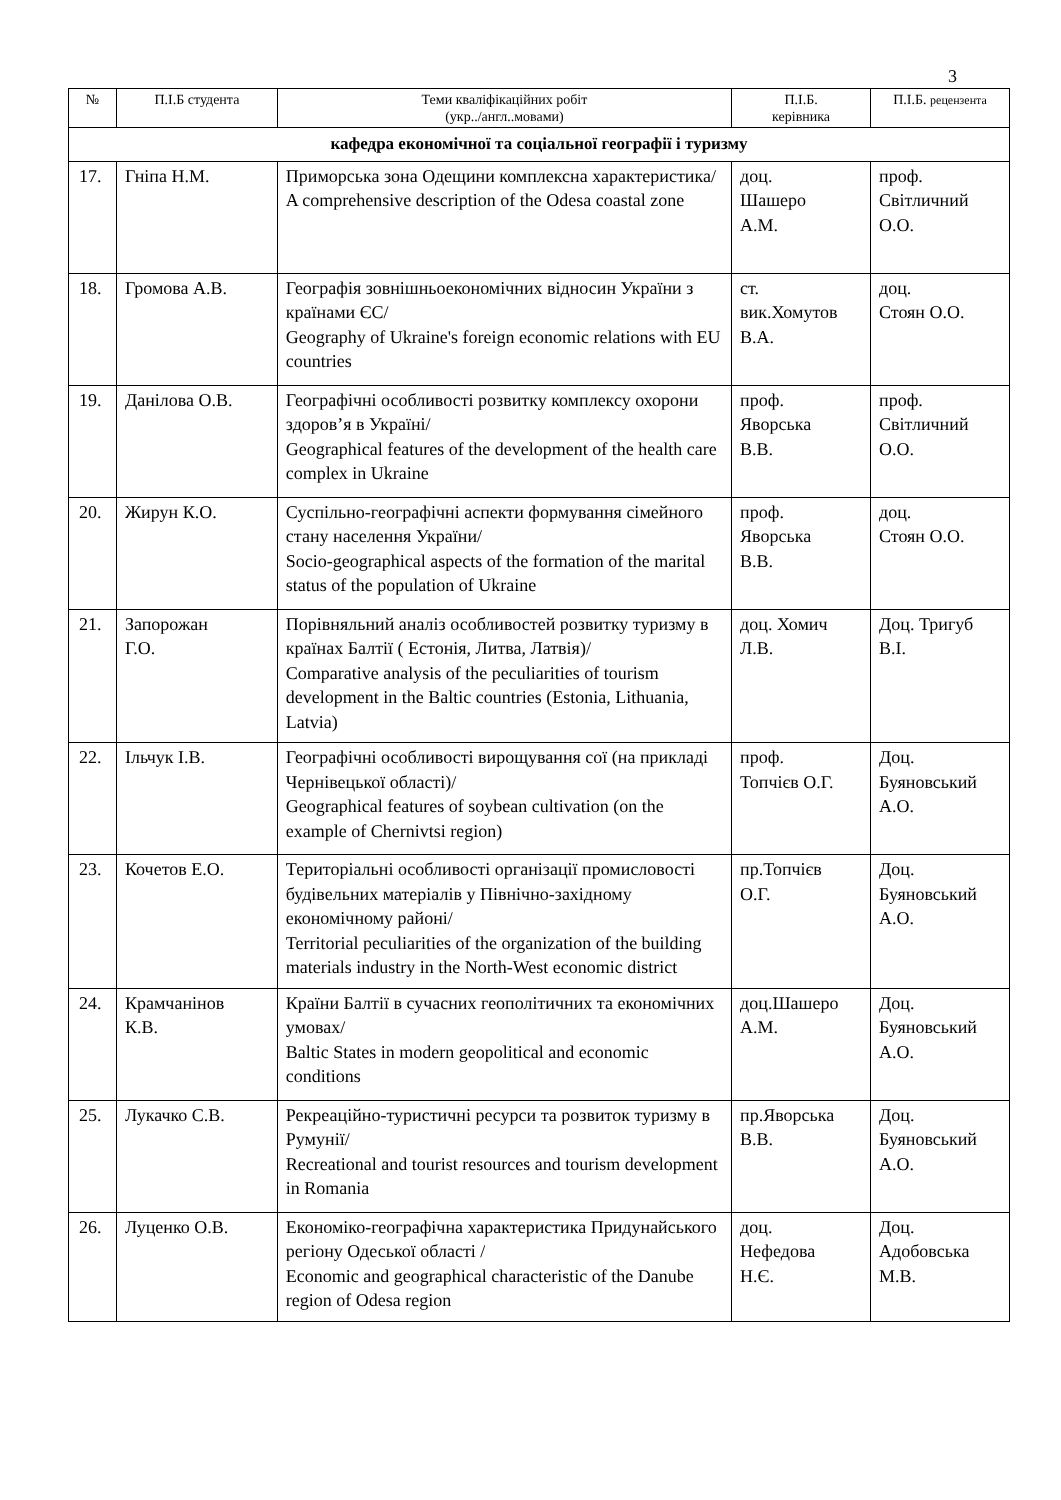3
| № | П.І.Б студента | Теми кваліфікаційних робіт (укр../англ..мовами) | П.І.Б. керівника | П.І.Б. рецензента |
| --- | --- | --- | --- | --- |
| кафедра економічної та соціальної географії і туризму | | | | |
| 17. | Гніпа Н.М. | Приморська зона Одещини комплексна характеристика/ A comprehensive description of the Odesa coastal zone | доц. Шашеро А.М. | проф. Світличний О.О. |
| 18. | Громова А.В. | Географія зовнішньоекономічних відносин України з країнами ЄС/ Geography of Ukraine's foreign economic relations with EU countries | ст. вик.Хомутов В.А. | доц. Стоян О.О. |
| 19. | Данілова О.В. | Географічні особливості розвитку комплексу охорони здоров’я в Україні/ Geographical features of the development of the health care complex in Ukraine | проф. Яворська В.В. | проф. Світличний О.О. |
| 20. | Жирун К.О. | Суспільно-географічні аспекти формування сімейного стану населення України/ Socio-geographical aspects of the formation of the marital status of the population of Ukraine | проф. Яворська В.В. | доц. Стоян О.О. |
| 21. | Запорожан Г.О. | Порівняльний аналіз особливостей розвитку туризму в країнах Балтії ( Естонія, Литва, Латвія)/ Comparative analysis of the peculiarities of tourism development in the Baltic countries (Estonia, Lithuania, Latvia) | доц. Хомич Л.В. | Доц. Тригуб В.І. |
| 22. | Ільчук І.В. | Географічні особливості вирощування сої (на прикладі Чернівецької області)/ Geographical features of soybean cultivation (on the example of Chernivtsi region) | проф. Топчієв О.Г. | Доц. Буяновський А.О. |
| 23. | Кочетов Е.О. | Територіальні особливості організації промисловості будівельних матеріалів у Північно-західному економічному районі/ Territorial peculiarities of the organization of the building materials industry in the North-West economic district | пр.Топчієв О.Г. | Доц. Буяновський А.О. |
| 24. | Крамчанінов К.В. | Країни Балтії в сучасних геополітичних та економічних умовах/ Baltic States in modern geopolitical and economic conditions | доц.Шашеро А.М. | Доц. Буяновський А.О. |
| 25. | Лукачко С.В. | Рекреаційно-туристичні ресурси та розвиток туризму в Румунії/ Recreational and tourist resources and tourism development in Romania | пр.Яворська В.В. | Доц. Буяновський А.О. |
| 26. | Луценко О.В. | Економіко-географічна характеристика Придунайського регіону Одеської області / Economic and geographical characteristic of the Danube region of Odesa region | доц. Нефедова Н.Є. | Доц. Адобовська М.В. |